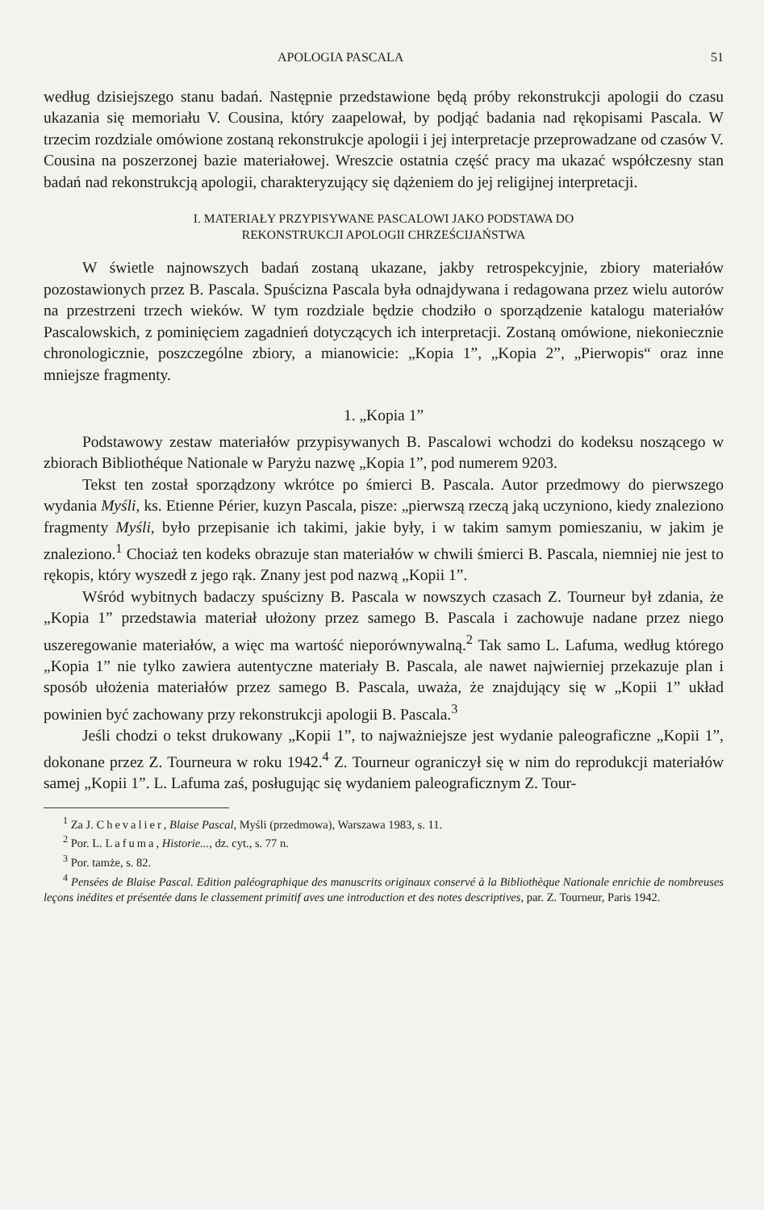APOLOGIA PASCALA 51
według dzisiejszego stanu badań. Następnie przedstawione będą próby rekonstrukcji apologii do czasu ukazania się memoriału V. Cousina, który zaapelował, by podjąć badania nad rękopisami Pascala. W trzecim rozdziale omówione zostaną rekonstrukcje apologii i jej interpretacje przeprowadzane od czasów V. Cousina na poszerzonej bazie materiałowej. Wreszcie ostatnia część pracy ma ukazać współczesny stan badań nad rekonstrukcją apologii, charakteryzujący się dążeniem do jej religijnej interpretacji.
I. MATERIAŁY PRZYPISYWANE PASCALOWI JAKO PODSTAWA DO
REKONSTRUKCJI APOLOGII CHRZEŚCIJAŃSTWA
W świetle najnowszych badań zostaną ukazane, jakby retrospekcyjnie, zbiory materiałów pozostawionych przez B. Pascala. Spuścizna Pascala była odnajdywana i redagowana przez wielu autorów na przestrzeni trzech wieków. W tym rozdziale będzie chodziło o sporządzenie katalogu materiałów Pascalowskich, z pominięciem zagadnień dotyczących ich interpretacji. Zostaną omówione, niekoniecznie chronologicznie, poszczególne zbiory, a mianowicie: „Kopia 1”, „Kopia 2”, „Pierwopis“ oraz inne mniejsze fragmenty.
1. „Kopia 1”
Podstawowy zestaw materiałów przypisywanych B. Pascalowi wchodzi do kodeksu noszącego w zbiorach Bibliothéque Nationale w Paryżu nazwę „Kopia 1”, pod numerem 9203.
Tekst ten został sporządzony wkrótce po śmierci B. Pascala. Autor przedmowy do pierwszego wydania Myśli, ks. Etienne Périer, kuzyn Pascala, pisze: „pierwszą rzeczą jaką uczyniono, kiedy znaleziono fragmenty Myśli, było przepisanie ich takimi, jakie były, i w takim samym pomieszaniu, w jakim je znaleziono.<sup>1</sup> Chociaż ten kodeks obrazuje stan materiałów w chwili śmierci B. Pascala, niemniej nie jest to rękopis, który wyszedł z jego rąk. Znany jest pod nazwą „Kopii 1”.
Wśród wybitnych badaczy spuścizny B. Pascala w nowszych czasach Z. Tourneur był zdania, że „Kopia 1” przedstawia materiał ułożony przez samego B. Pascala i zachowuje nadane przez niego uszeregowanie materiałów, a więc ma wartość nieporównywalną.<sup>2</sup> Tak samo L. Lafuma, według którego „Kopia 1” nie tylko zawiera autentyczne materiały B. Pascala, ale nawet najwierniej przekazuje plan i sposób ułożenia materiałów przez samego B. Pascala, uważa, że znajdujący się w „Kopii 1” układ powinien być zachowany przy rekonstrukcji apologii B. Pascala.<sup>3</sup>
Jeśli chodzi o tekst drukowany „Kopii 1”, to najważniejsze jest wydanie paleograficzne „Kopii 1”, dokonane przez Z. Tourneura w roku 1942.<sup>4</sup> Z. Tourneur ograniczył się w nim do reprodukcji materiałów samej „Kopii 1”. L. Lafuma zaś, posługując się wydaniem paleograficznym Z. Tour-
<sup>1</sup> Za J. Chevalier, Blaise Pascal, Myśli (przedmowa), Warszawa 1983, s. 11.
<sup>2</sup> Por. L. Lafuma, Historie..., dz. cyt., s. 77 n.
<sup>3</sup> Por. tamże, s. 82.
<sup>4</sup> Pensées de Blaise Pascal. Edition paléographique des manuscrits originaux conservé à la Bibliothèque Nationale enrichie de nombreuses leçons inédites et présentée dans le classement primitif aves une introduction et des notes descriptives, par. Z. Tourneur, Paris 1942.